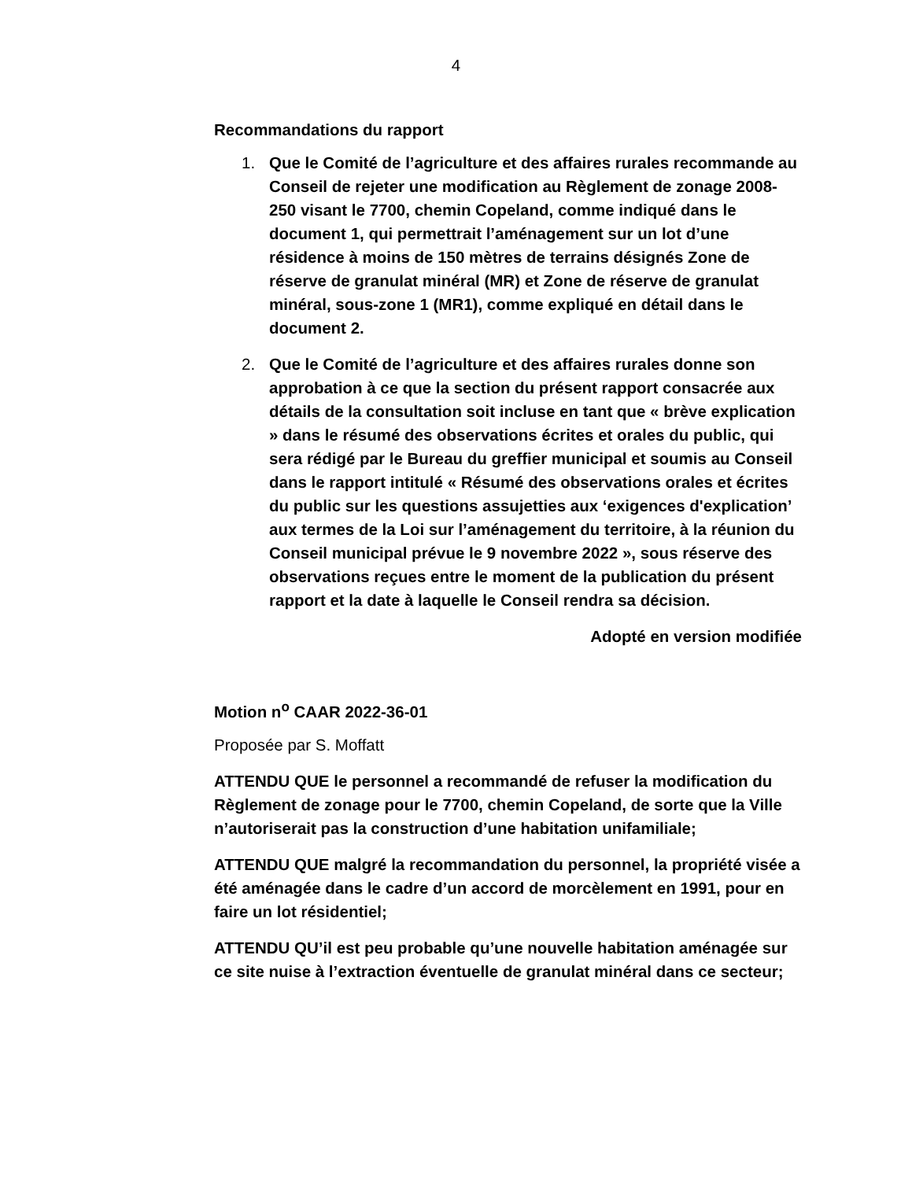4
Recommandations du rapport
1. Que le Comité de l’agriculture et des affaires rurales recommande au Conseil de rejeter une modification au Règlement de zonage 2008-250 visant le 7700, chemin Copeland, comme indiqué dans le document 1, qui permettrait l’aménagement sur un lot d’une résidence à moins de 150 mètres de terrains désignés Zone de réserve de granulat minéral (MR) et Zone de réserve de granulat minéral, sous-zone 1 (MR1), comme expliqué en détail dans le document 2.
2. Que le Comité de l’agriculture et des affaires rurales donne son approbation à ce que la section du présent rapport consacrée aux détails de la consultation soit incluse en tant que « brève explication » dans le résumé des observations écrites et orales du public, qui sera rédigé par le Bureau du greffier municipal et soumis au Conseil dans le rapport intitulé « Résumé des observations orales et écrites du public sur les questions assujetties aux ‘exigences d'explication’ aux termes de la Loi sur l’aménagement du territoire, à la réunion du Conseil municipal prévue le 9 novembre 2022 », sous réserve des observations reçues entre le moment de la publication du présent rapport et la date à laquelle le Conseil rendra sa décision.
Adopté en version modifiée
Motion n<sup>o</sup> CAAR 2022-36-01
Proposée par S. Moffatt
ATTENDU QUE le personnel a recommandé de refuser la modification du Règlement de zonage pour le 7700, chemin Copeland, de sorte que la Ville n’autoriserait pas la construction d’une habitation unifamiliale;
ATTENDU QUE malgré la recommandation du personnel, la propriété visée a été aménagée dans le cadre d’un accord de morcèlement en 1991, pour en faire un lot résidentiel;
ATTENDU QU’il est peu probable qu’une nouvelle habitation aménagée sur ce site nuise à l’extraction éventuelle de granulat minéral dans ce secteur;